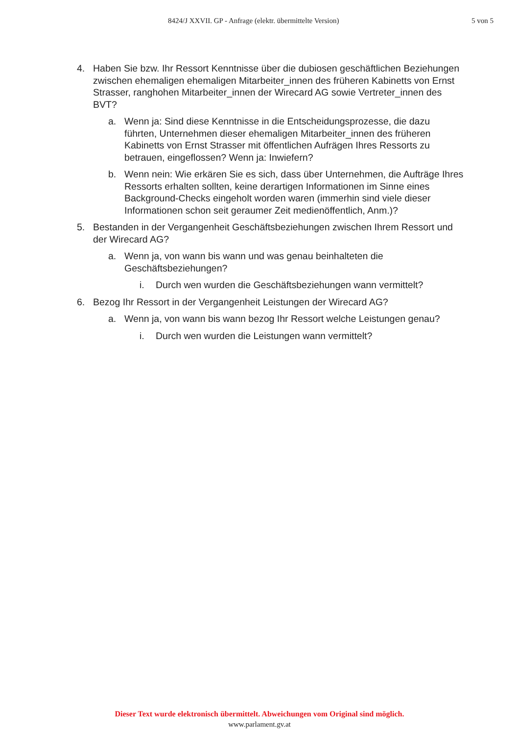8424/J XXVII. GP - Anfrage (elektr. übermittelte Version) 5 von 5
4. Haben Sie bzw. Ihr Ressort Kenntnisse über die dubiosen geschäftlichen Beziehungen zwischen ehemaligen ehemaligen Mitarbeiter_innen des früheren Kabinetts von Ernst Strasser, ranghohen Mitarbeiter_innen der Wirecard AG sowie Vertreter_innen des BVT?
a. Wenn ja: Sind diese Kenntnisse in die Entscheidungsprozesse, die dazu führten, Unternehmen dieser ehemaligen Mitarbeiter_innen des früheren Kabinetts von Ernst Strasser mit öffentlichen Aufrägen Ihres Ressorts zu betrauen, eingeflossen? Wenn ja: Inwiefern?
b. Wenn nein: Wie erkären Sie es sich, dass über Unternehmen, die Aufträge Ihres Ressorts erhalten sollten, keine derartigen Informationen im Sinne eines Background-Checks eingeholt worden waren (immerhin sind viele dieser Informationen schon seit geraumer Zeit medienöffentlich, Anm.)?
5. Bestanden in der Vergangenheit Geschäftsbeziehungen zwischen Ihrem Ressort und der Wirecard AG?
a. Wenn ja, von wann bis wann und was genau beinhalteten die Geschäftsbeziehungen?
i. Durch wen wurden die Geschäftsbeziehungen wann vermittelt?
6. Bezog Ihr Ressort in der Vergangenheit Leistungen der Wirecard AG?
a. Wenn ja, von wann bis wann bezog Ihr Ressort welche Leistungen genau?
i. Durch wen wurden die Leistungen wann vermittelt?
Dieser Text wurde elektronisch übermittelt. Abweichungen vom Original sind möglich.
www.parlament.gv.at